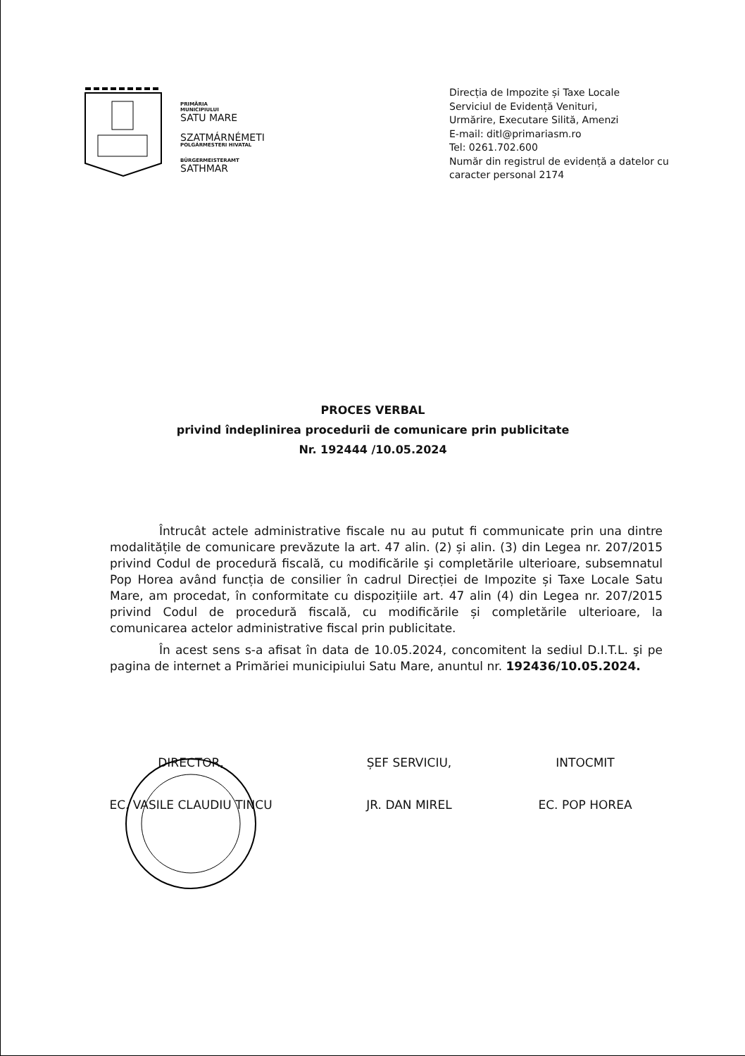PRIMĂRIA
MUNICIPIULUI
SATU MARE
SZATMÁRNÉMETI
POLGÁRMESTERI HIVATAL
BÜRGERMEISTERAMT
SATHMAR
Direcția de Impozite și Taxe Locale
Serviciul de Evidență Venituri,
Urmărire, Executare Silită, Amenzi
E-mail: ditl@primariasm.ro
Tel: 0261.702.600
Număr din registrul de evidență a datelor cu caracter personal 2174
PROCES VERBAL
privind îndeplinirea procedurii de comunicare prin publicitate
Nr. 192444 /10.05.2024
Întrucât actele administrative fiscale nu au putut fi communicate prin una dintre modalitățile de comunicare prevăzute la art. 47 alin. (2) și alin. (3) din Legea nr. 207/2015 privind Codul de procedură fiscală, cu modificările şi completările ulterioare, subsemnatul Pop Horea având funcția de consilier în cadrul Direcției de Impozite și Taxe Locale Satu Mare, am procedat, în conformitate cu dispozițiile art. 47 alin (4) din Legea nr. 207/2015 privind Codul de procedură fiscală, cu modificările și completările ulterioare, la comunicarea actelor administrative fiscal prin publicitate.
În acest sens s-a afisat în data de 10.05.2024, concomitent la sediul D.I.T.L. şi pe pagina de internet a Primăriei municipiului Satu Mare, anuntul nr. 192436/10.05.2024.
DIRECTOR,
EC. VASILE CLAUDIU TINCU
ȘEF SERVICIU,
JR. DAN MIREL
INTOCMIT
EC. POP HOREA